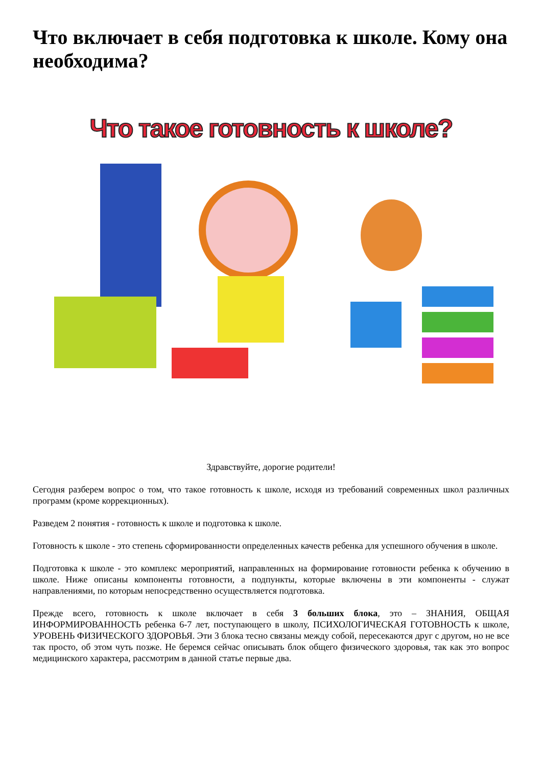Что включает в себя подготовка к школе. Кому она необходима?
Что такое готовность к школе?
Здравствуйте, дорогие родители!
Сегодня разберем вопрос о том, что такое готовность к школе, исходя из требований современных школ различных программ (кроме коррекционных).
Разведем 2 понятия - готовность к школе и подготовка к школе.
Готовность к школе - это степень сформированности определенных качеств ребенка для успешного обучения в школе.
Подготовка к школе - это комплекс мероприятий, направленных на формирование готовности ребенка к обучению в школе. Ниже описаны компоненты готовности, а подпункты, которые включены в эти компоненты - служат направлениями, по которым непосредственно осуществляется подготовка.
Прежде всего, готовность к школе включает в себя 3 больших блока, это – ЗНАНИЯ, ОБЩАЯ ИНФОРМИРОВАННОСТЬ ребенка 6-7 лет, поступающего в школу, ПСИХОЛОГИЧЕСКАЯ ГОТОВНОСТЬ к школе, УРОВЕНЬ ФИЗИЧЕСКОГО ЗДОРОВЬЯ. Эти 3 блока тесно связаны между собой, пересекаются друг с другом, но не все так просто, об этом чуть позже. Не беремся сейчас описывать блок общего физического здоровья, так как это вопрос медицинского характера, рассмотрим в данной статье первые два.